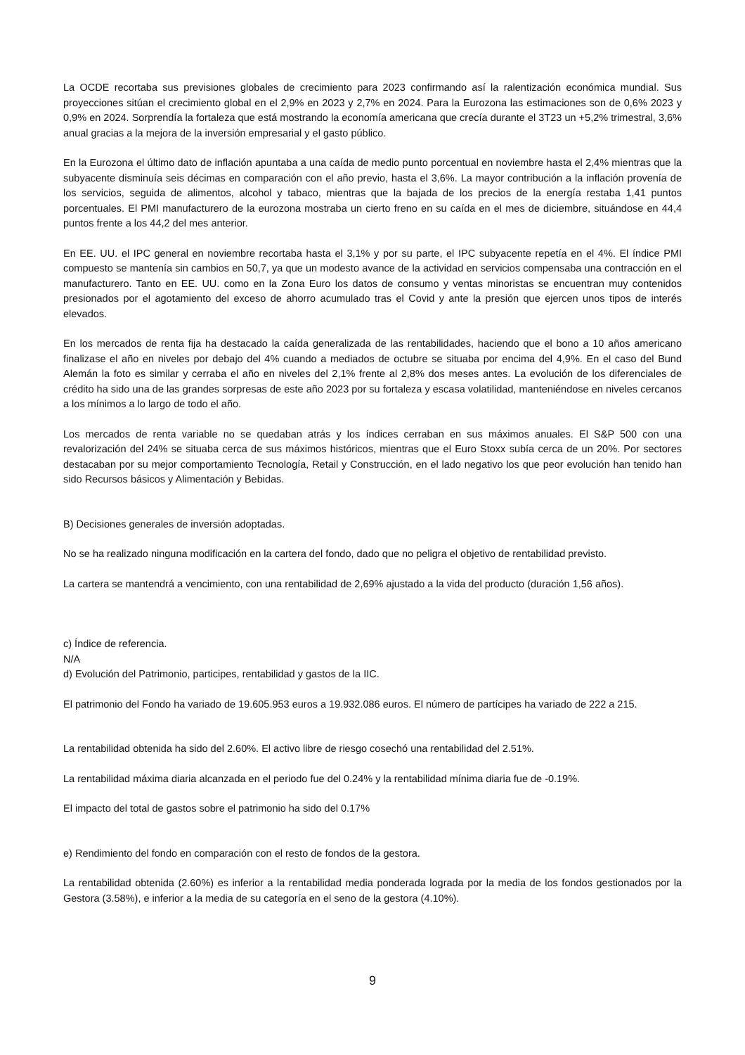La OCDE recortaba sus previsiones globales de crecimiento para 2023 confirmando así la ralentización económica mundial. Sus proyecciones sitúan el crecimiento global en el 2,9% en 2023 y 2,7% en 2024. Para la Eurozona las estimaciones son de 0,6% 2023 y 0,9% en 2024. Sorprendía la fortaleza que está mostrando la economía americana que crecía durante el 3T23 un +5,2% trimestral, 3,6% anual gracias a la mejora de la inversión empresarial y el gasto público.
En la Eurozona el último dato de inflación apuntaba a una caída de medio punto porcentual en noviembre hasta el 2,4% mientras que la subyacente disminuía seis décimas en comparación con el año previo, hasta el 3,6%. La mayor contribución a la inflación provenía de los servicios, seguida de alimentos, alcohol y tabaco, mientras que la bajada de los precios de la energía restaba 1,41 puntos porcentuales. El PMI manufacturero de la eurozona mostraba un cierto freno en su caída en el mes de diciembre, situándose en 44,4 puntos frente a los 44,2 del mes anterior.
En EE. UU. el IPC general en noviembre recortaba hasta el 3,1% y por su parte, el IPC subyacente repetía en el 4%. El índice PMI compuesto se mantenía sin cambios en 50,7, ya que un modesto avance de la actividad en servicios compensaba una contracción en el manufacturero. Tanto en EE. UU. como en la Zona Euro los datos de consumo y ventas minoristas se encuentran muy contenidos presionados por el agotamiento del exceso de ahorro acumulado tras el Covid y ante la presión que ejercen unos tipos de interés elevados.
En los mercados de renta fija ha destacado la caída generalizada de las rentabilidades, haciendo que el bono a 10 años americano finalizase el año en niveles por debajo del 4% cuando a mediados de octubre se situaba por encima del 4,9%. En el caso del Bund Alemán la foto es similar y cerraba el año en niveles del 2,1% frente al 2,8% dos meses antes. La evolución de los diferenciales de crédito ha sido una de las grandes sorpresas de este año 2023 por su fortaleza y escasa volatilidad, manteniéndose en niveles cercanos a los mínimos a lo largo de todo el año.
Los mercados de renta variable no se quedaban atrás y los índices cerraban en sus máximos anuales. El S&P 500 con una revalorización del 24% se situaba cerca de sus máximos históricos, mientras que el Euro Stoxx subía cerca de un 20%. Por sectores destacaban por su mejor comportamiento Tecnología, Retail y Construcción, en el lado negativo los que peor evolución han tenido han sido Recursos básicos y Alimentación y Bebidas.
B) Decisiones generales de inversión adoptadas.
No se ha realizado ninguna modificación en la cartera del fondo, dado que no peligra el objetivo de rentabilidad previsto.
La cartera se mantendrá a vencimiento, con una rentabilidad de 2,69% ajustado a la vida del producto (duración 1,56 años).
c) Índice de referencia.
N/A
d) Evolución del Patrimonio, participes, rentabilidad y gastos de la IIC.
El patrimonio del Fondo ha variado de 19.605.953 euros a 19.932.086 euros. El número de partícipes ha variado de 222 a 215.
La rentabilidad obtenida ha sido del 2.60%. El activo libre de riesgo cosechó una rentabilidad del 2.51%.
La rentabilidad máxima diaria alcanzada en el periodo fue del 0.24% y la rentabilidad mínima diaria fue de -0.19%.
El impacto del total de gastos sobre el patrimonio ha sido del 0.17%
e) Rendimiento del fondo en comparación con el resto de fondos de la gestora.
La rentabilidad obtenida (2.60%) es inferior a la rentabilidad media ponderada lograda por la media de los fondos gestionados por la Gestora (3.58%), e inferior a la media de su categoría en el seno de la gestora (4.10%).
9